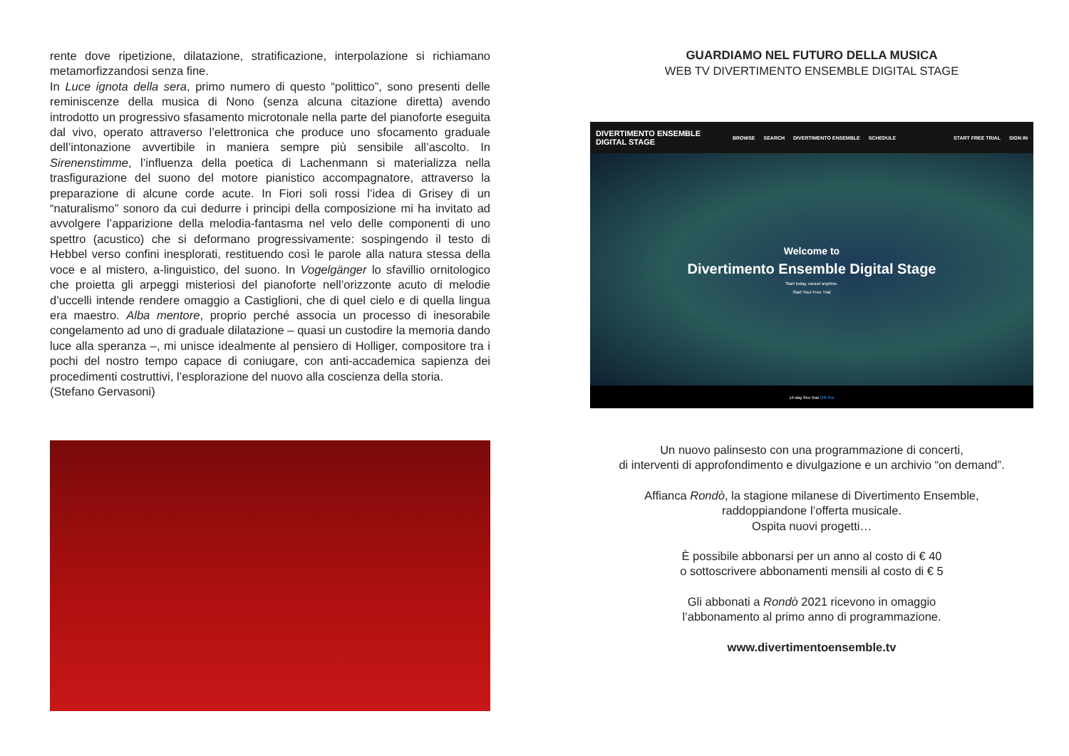rente dove ripetizione, dilatazione, stratificazione, interpolazione si richiamano metamorfizzandosi senza fine.
In Luce ignota della sera, primo numero di questo “polittico”, sono presenti delle reminiscenze della musica di Nono (senza alcuna citazione diretta) avendo introdotto un progressivo sfasamento microtonale nella parte del pianoforte eseguita dal vivo, operato attraverso l’elettronica che produce uno sfocamento graduale dell’intonazione avvertibile in maniera sempre più sensibile all’ascolto. In Sirenenstimme, l’influenza della poetica di Lachenmann si materializza nella trasfigurazione del suono del motore pianistico accompagnatore, attraverso la preparazione di alcune corde acute. In Fiori soli rossi l’idea di Grisey di un “naturalismo” sonoro da cui dedurre i principi della composizione mi ha invitato ad avvolgere l’apparizione della melodia-fantasma nel velo delle componenti di uno spettro (acustico) che si deformano progressivamente: sospingendo il testo di Hebbel verso confini inesplorati, restituendo così le parole alla natura stessa della voce e al mistero, a-linguistico, del suono. In Vogelgänger lo sfavillio ornitologico che proietta gli arpeggi misteriosi del pianoforte nell’orizzonte acuto di melodie d’uccelli intende rendere omaggio a Castiglioni, che di quel cielo e di quella lingua era maestro. Alba mentore, proprio perché associa un processo di inesorabile congelamento ad uno di graduale dilatazione – quasi un custodire la memoria dando luce alla speranza –, mi unisce idealmente al pensiero di Holliger, compositore tra i pochi del nostro tempo capace di coniugare, con anti-accademica sapienza dei procedimenti costruttivi, l’esplorazione del nuovo alla coscienza della storia.
(Stefano Gervasoni)
GUARDIAMO NEL FUTURO DELLA MUSICA
WEB TV DIVERTIMENTO ENSEMBLE DIGITAL STAGE
DIVERTIMENTO ENSEMBLE DIGITAL STAGE BROWSE SEARCH DIVERTIMENTO ENSEMBLE SCHEDULE START FREE TRIAL SIGN IN
Welcome to
Divertimento Ensemble Digital Stage
Start today, cancel anytime.
Start Your Free Trial
14-day free trial Gift this
Un nuovo palinsesto con una programmazione di concerti,
di interventi di approfondimento e divulgazione e un archivio “on demand”.
Affianca Rondò, la stagione milanese di Divertimento Ensemble,
raddoppiandone l’offerta musicale.
Ospita nuovi progetti…
È possibile abbonarsi per un anno al costo di € 40
o sottoscrivere abbonamenti mensili al costo di € 5
Gli abbonati a Rondò 2021 ricevono in omaggio
l’abbonamento al primo anno di programmazione.
www.divertimentoensemble.tv